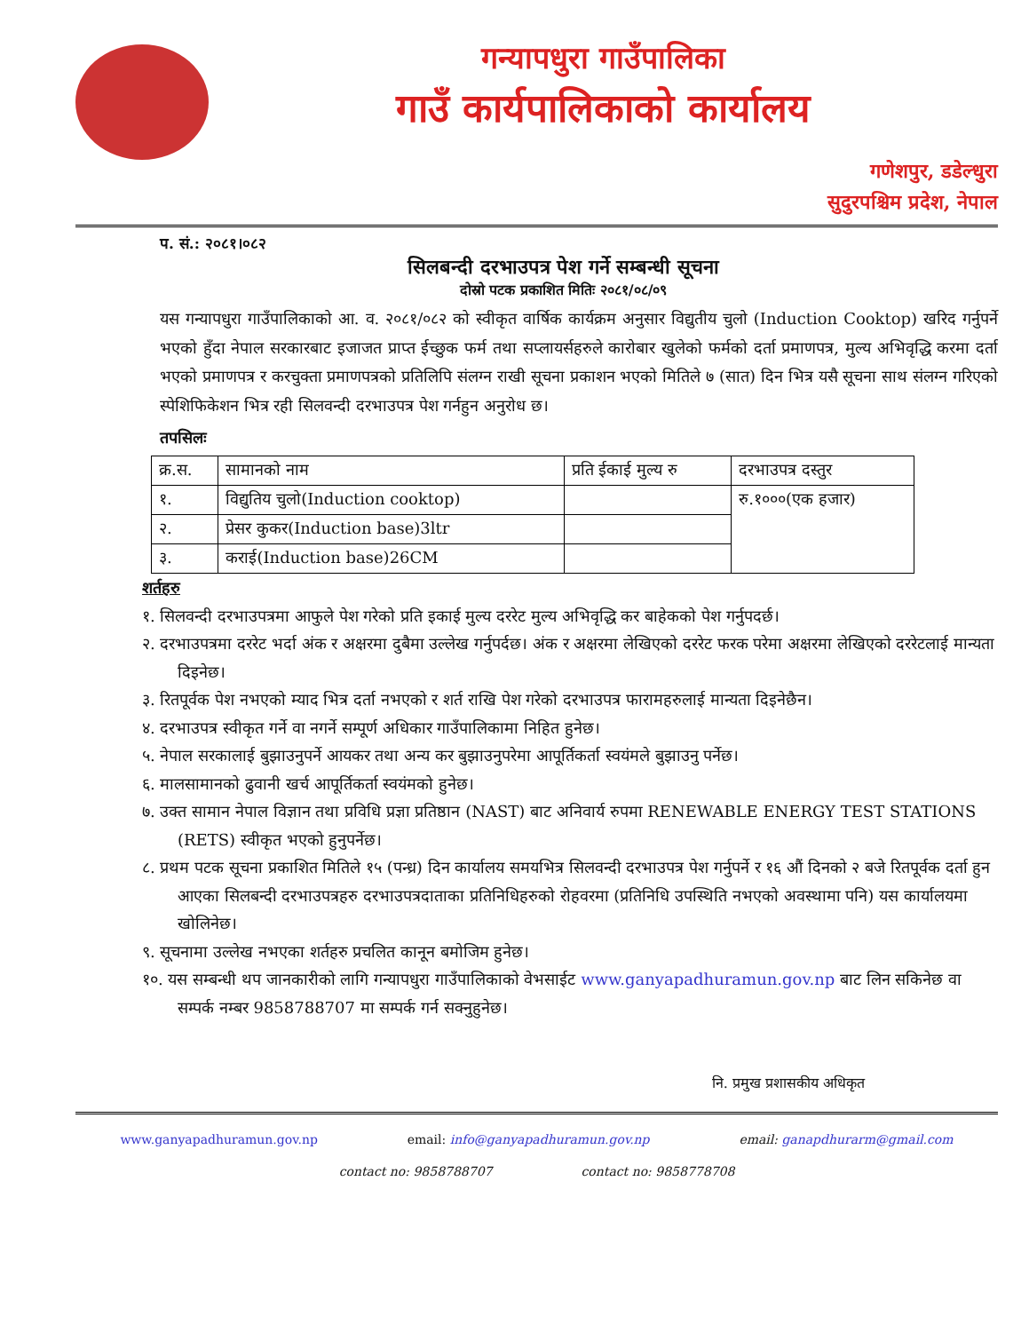गन्यापधुरा गाउँपालिका
गाउँ कार्यपालिकाको कार्यालय
गणेशपुर, डडेल्धुरा
सुदुरपश्चिम प्रदेश, नेपाल
प. सं.: २०८१।०८२
सिलबन्दी दरभाउपत्र पेश गर्ने सम्बन्धी सूचना
दोस्रो पटक प्रकाशित मितिः २०८१/०८/०९
यस गन्यापधुरा गाउँपालिकाको आ. व. २०८१/०८२ को स्वीकृत वार्षिक कार्यक्रम अनुसार विद्युतीय चुलो (Induction Cooktop) खरिद गर्नुपर्ने भएको हुँदा नेपाल सरकारबाट इजाजत प्राप्त ईच्छुक फर्म तथा सप्लायर्सहरुले कारोबार खुलेको फर्मको दर्ता प्रमाणपत्र, मुल्य अभिवृद्धि करमा दर्ता भएको प्रमाणपत्र र करचुक्ता प्रमाणपत्रको प्रतिलिपि संलग्न राखी सूचना प्रकाशन भएको मितिले ७ (सात) दिन भित्र यसै सूचना साथ संलग्न गरिएको स्पेशिफिकेशन भित्र रही सिलवन्दी दरभाउपत्र पेश गर्नहुन अनुरोध छ।
तपसिलः
| क्र.स. | सामानको नाम | प्रति ईकाई मुल्य रु | दरभाउपत्र दस्तुर |
| --- | --- | --- | --- |
| १. | विद्युतिय चुलो(Induction cooktop) | | रु.१०००(एक हजार) |
| २. | प्रेसर कुकर(Induction base)3ltr | | |
| ३. | कराई(Induction base)26CM | | |
शर्तहरु
१. सिलवन्दी दरभाउपत्रमा आफुले पेश गरेको प्रति इकाई मुल्य दररेट मुल्य अभिवृद्धि कर बाहेकको पेश गर्नुपदर्छ।
२. दरभाउपत्रमा दररेट भर्दा अंक र अक्षरमा दुबैमा उल्लेख गर्नुपर्दछ। अंक र अक्षरमा लेखिएको दररेट फरक परेमा अक्षरमा लेखिएको दररेटलाई मान्यता दिइनेछ।
३. रितपूर्वक पेश नभएको म्याद भित्र दर्ता नभएको र शर्त राखि पेश गरेको दरभाउपत्र फारामहरुलाई मान्यता दिइनेछैन।
४. दरभाउपत्र स्वीकृत गर्ने वा नगर्ने सम्पूर्ण अधिकार गाउँपालिकामा निहित हुनेछ।
५. नेपाल सरकालाई बुझाउनुपर्ने आयकर तथा अन्य कर बुझाउनुपरेमा आपूर्तिकर्ता स्वयंमले बुझाउनु पर्नेछ।
६. मालसामानको ढुवानी खर्च आपूर्तिकर्ता स्वयंमको हुनेछ।
७. उक्त सामान नेपाल विज्ञान तथा प्रविधि प्रज्ञा प्रतिष्ठान (NAST) बाट अनिवार्य रुपमा RENEWABLE ENERGY TEST STATIONS (RETS) स्वीकृत भएको हुनुपर्नेछ।
८. प्रथम पटक सूचना प्रकाशित मितिले १५ (पन्ध्र) दिन कार्यालय समयभित्र सिलवन्दी दरभाउपत्र पेश गर्नुपर्ने र १६ औं दिनको २ बजे रितपूर्वक दर्ता हुन आएका सिलबन्दी दरभाउपत्रहरु दरभाउपत्रदाताका प्रतिनिधिहरुको रोहवरमा (प्रतिनिधि उपस्थिति नभएको अवस्थामा पनि) यस कार्यालयमा खोलिनेछ।
९. सूचनामा उल्लेख नभएका शर्तहरु प्रचलित कानून बमोजिम हुनेछ।
१०. यस सम्बन्धी थप जानकारीको लागि गन्यापधुरा गाउँपालिकाको वेभसाईट www.ganyapadhuramun.gov.np बाट लिन सकिनेछ वा सम्पर्क नम्बर 9858788707 मा सम्पर्क गर्न सक्नुहुनेछ।
नि. प्रमुख प्रशासकीय अधिकृत
www.ganyapadhuramun.gov.np email: info@ganyapadhuramun.gov.np email: ganapdhurarm@gmail.com
contact no: 9858788707 contact no: 9858778708